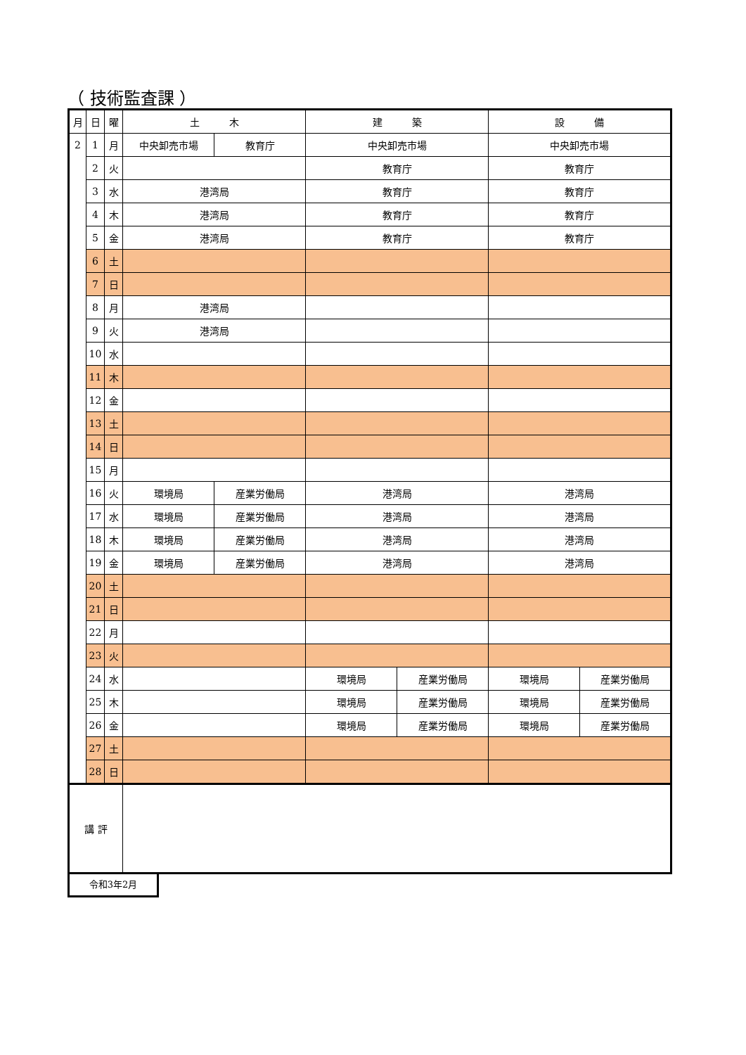（ 技術監査課 ）
| 月 | 日 | 曜 | 土 木 | | 建 築 | | 設 備 | |
| --- | --- | --- | --- | --- | --- | --- | --- | --- |
| 2 | 1 | 月 | 中央卸売市場 | 教育庁 | 中央卸売市場 | | 中央卸売市場 | |
| | 2 | 火 | | | 教育庁 | | 教育庁 | |
| | 3 | 水 | 港湾局 | | 教育庁 | | 教育庁 | |
| | 4 | 木 | 港湾局 | | 教育庁 | | 教育庁 | |
| | 5 | 金 | 港湾局 | | 教育庁 | | 教育庁 | |
| | 6 | 土 | | | | | | |
| | 7 | 日 | | | | | | |
| | 8 | 月 | 港湾局 | | | | | |
| | 9 | 火 | 港湾局 | | | | | |
| | 10 | 水 | | | | | | |
| | 11 | 木 | | | | | | |
| | 12 | 金 | | | | | | |
| | 13 | 土 | | | | | | |
| | 14 | 日 | | | | | | |
| | 15 | 月 | | | | | | |
| | 16 | 火 | 環境局 | 産業労働局 | 港湾局 | | 港湾局 | |
| | 17 | 水 | 環境局 | 産業労働局 | 港湾局 | | 港湾局 | |
| | 18 | 木 | 環境局 | 産業労働局 | 港湾局 | | 港湾局 | |
| | 19 | 金 | 環境局 | 産業労働局 | 港湾局 | | 港湾局 | |
| | 20 | 土 | | | | | | |
| | 21 | 日 | | | | | | |
| | 22 | 月 | | | | | | |
| | 23 | 火 | | | | | | |
| | 24 | 水 | | | 環境局 | 産業労働局 | 環境局 | 産業労働局 |
| | 25 | 木 | | | 環境局 | 産業労働局 | 環境局 | 産業労働局 |
| | 26 | 金 | | | 環境局 | 産業労働局 | 環境局 | 産業労働局 |
| | 27 | 土 | | | | | | |
| | 28 | 日 | | | | | | |
| 講 評 | | | | | | | | |
令和3年2月